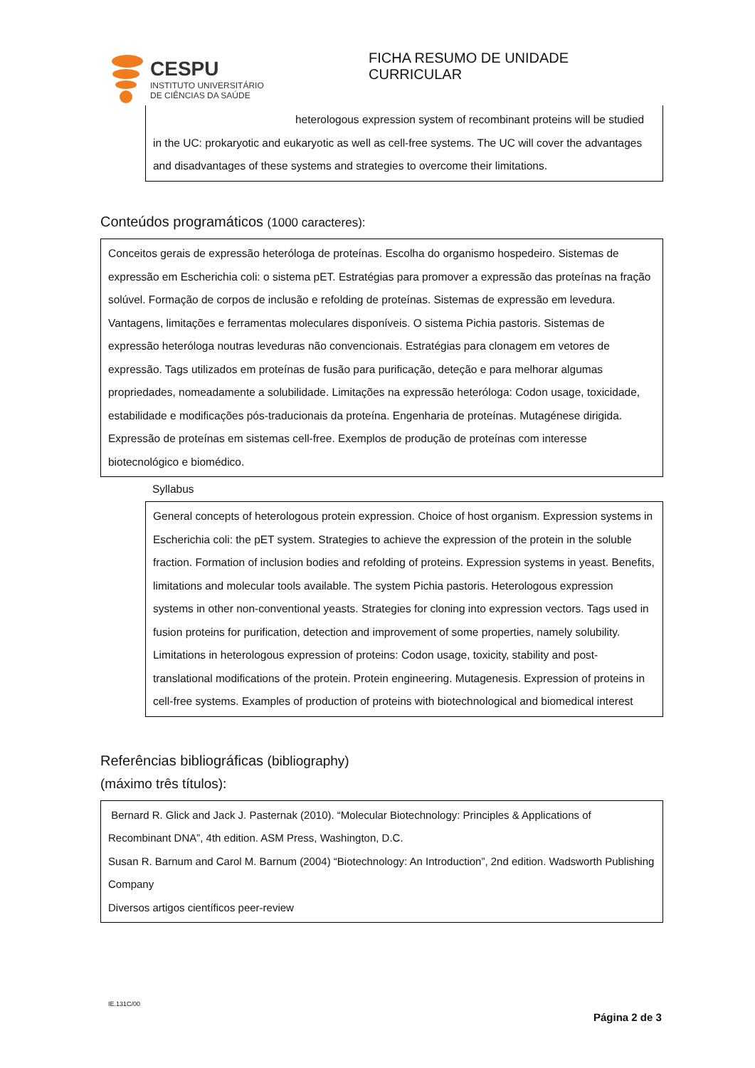FICHA RESUMO DE UNIDADE CURRICULAR
CESPU
INSTITUTO UNIVERSITÁRIO
DE CIÊNCIAS DA SAÚDE
heterologous expression system of recombinant proteins will be studied
in the UC: prokaryotic and eukaryotic as well as cell-free systems. The UC will cover the advantages and disadvantages of these systems and strategies to overcome their limitations.
Conteúdos programáticos (1000 caracteres):
Conceitos gerais de expressão heteróloga de proteínas. Escolha do organismo hospedeiro. Sistemas de expressão em Escherichia coli: o sistema pET. Estratégias para promover a expressão das proteínas na fração solúvel. Formação de corpos de inclusão e refolding de proteínas. Sistemas de expressão em levedura. Vantagens, limitações e ferramentas moleculares disponíveis. O sistema Pichia pastoris. Sistemas de expressão heteróloga noutras leveduras não convencionais. Estratégias para clonagem em vetores de expressão. Tags utilizados em proteínas de fusão para purificação, deteção e para melhorar algumas propriedades, nomeadamente a solubilidade. Limitações na expressão heteróloga: Codon usage, toxicidade, estabilidade e modificações pós-traducionais da proteína. Engenharia de proteínas. Mutagénese dirigida. Expressão de proteínas em sistemas cell-free. Exemplos de produção de proteínas com interesse biotecnológico e biomédico.
Syllabus
General concepts of heterologous protein expression. Choice of host organism. Expression systems in Escherichia coli: the pET system. Strategies to achieve the expression of the protein in the soluble fraction. Formation of inclusion bodies and refolding of proteins. Expression systems in yeast. Benefits, limitations and molecular tools available. The system Pichia pastoris. Heterologous expression systems in other non-conventional yeasts. Strategies for cloning into expression vectors. Tags used in fusion proteins for purification, detection and improvement of some properties, namely solubility. Limitations in heterologous expression of proteins: Codon usage, toxicity, stability and post-translational modifications of the protein. Protein engineering. Mutagenesis. Expression of proteins in cell-free systems. Examples of production of proteins with biotechnological and biomedical interest
Referências bibliográficas (bibliography)
(máximo três títulos):
Bernard R. Glick and Jack J. Pasternak (2010). “Molecular Biotechnology: Principles & Applications of Recombinant DNA”, 4th edition. ASM Press, Washington, D.C.
Susan R. Barnum and Carol M. Barnum (2004) “Biotechnology: An Introduction”, 2nd edition. Wadsworth Publishing Company
Diversos artigos científicos peer-review
IE.131C/00
Página 2 de 3